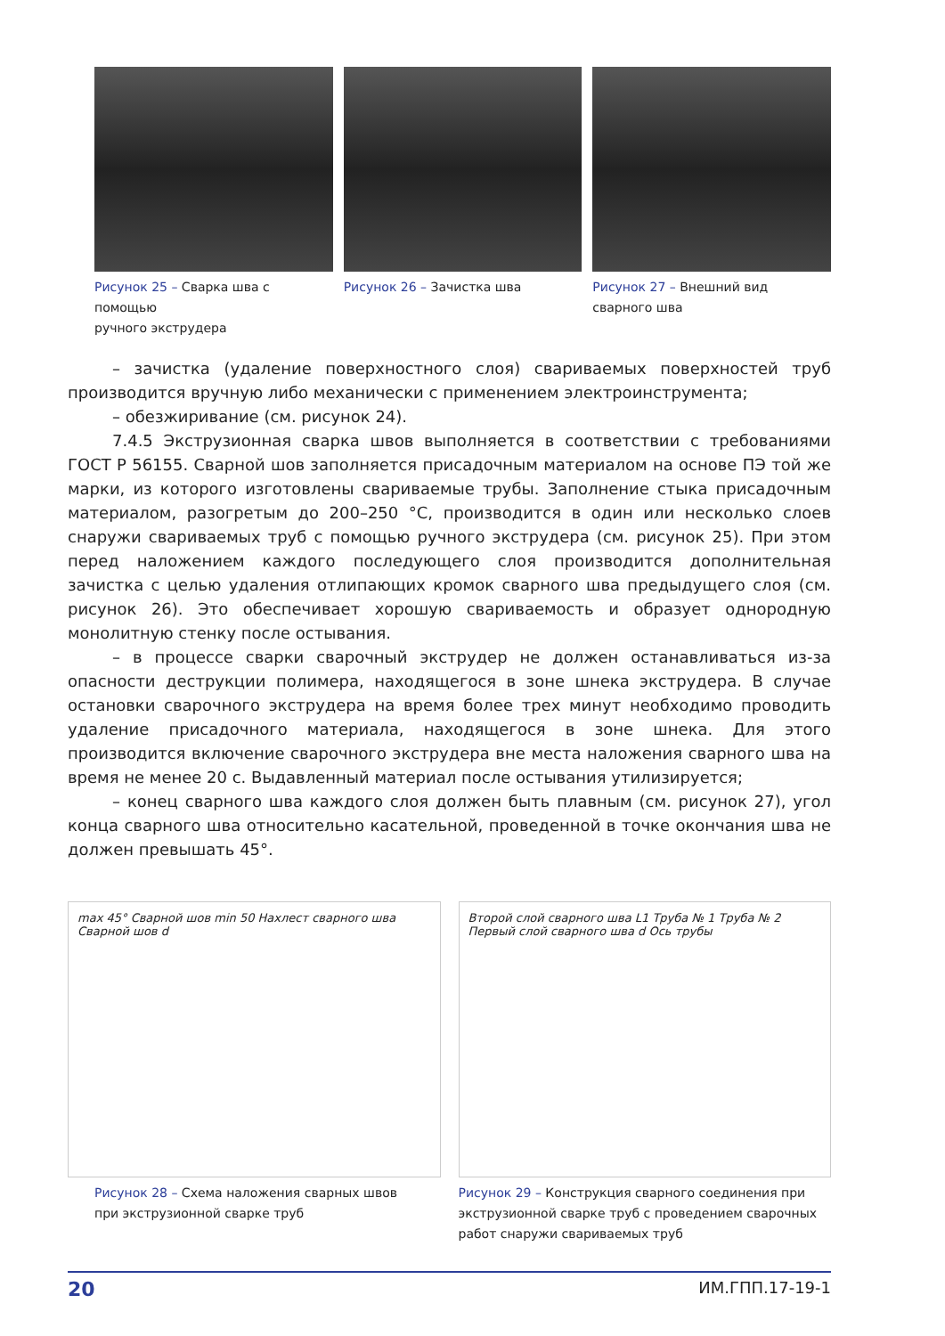Рисунок 25 – Сварка шва с помощью
ручного экструдера
Рисунок 26 – Зачистка шва Рисунок 27 – Внешний вид
сварного шва
– зачистка (удаление поверхностного слоя) свариваемых поверхностей труб производится вручную либо механически с применением электроинструмента;
– обезжиривание (см. рисунок 24).
7.4.5 Экструзионная сварка швов выполняется в соответствии с требованиями ГОСТ Р 56155. Сварной шов заполняется присадочным материалом на основе ПЭ той же марки, из которого изготовлены свариваемые трубы. Заполнение стыка присадочным материалом, разогретым до 200–250 °С, производится в один или несколько слоев снаружи свариваемых труб с помощью ручного экструдера (см. рисунок 25). При этом перед наложением каждого последующего слоя производится дополнительная зачистка с целью удаления отлипающих кромок сварного шва предыдущего слоя (см. рисунок 26). Это обеспечивает хорошую свариваемость и образует однородную монолитную стенку после остывания.
– в процессе сварки сварочный экструдер не должен останавливаться из-за опасности деструкции полимера, находящегося в зоне шнека экструдера. В случае остановки сварочного экструдера на время более трех минут необходимо проводить удаление присадочного материала, находящегося в зоне шнека. Для этого производится включение сварочного экструдера вне места наложения сварного шва на время не менее 20 с. Выдавленный материал после остывания утилизируется;
– конец сварного шва каждого слоя должен быть плавным (см. рисунок 27), угол конца сварного шва относительно касательной, проведенной в точке окончания шва не должен превышать 45°.
max 45° Сварной шов min 50 Нахлест сварного шва Сварной шов d
Рисунок 28 – Схема наложения сварных швов
при экструзионной сварке труб
Второй слой сварного шва L1 Труба № 1 Труба № 2 Первый слой сварного шва d Ось трубы
Рисунок 29 – Конструкция сварного соединения при экструзионной сварке труб с проведением сварочных работ снаружи свариваемых труб
20 ИМ.ГПП.17-19-1